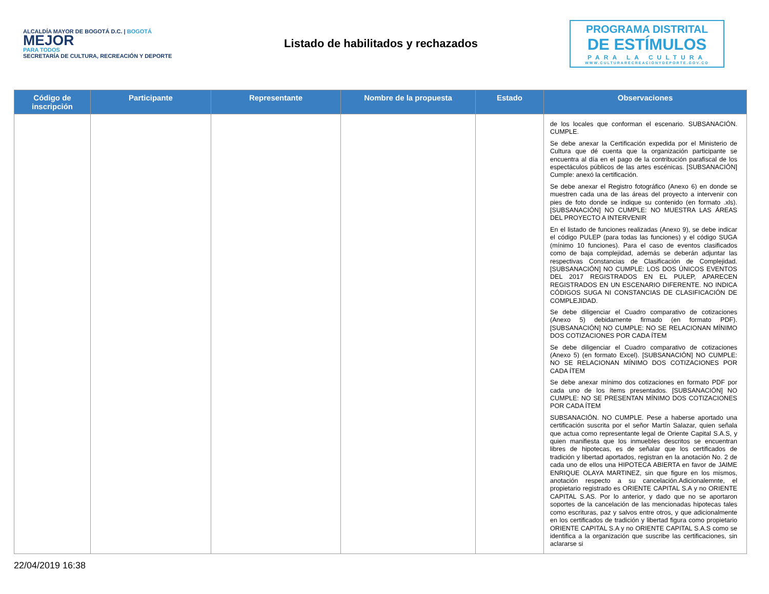ALCALDÍA MAYOR DE BOGOTÁ D.C. | BOGOTÁ
MEJOR
PARA TODOS
SECRETARÍA DE CULTURA, RECREACIÓN Y DEPORTE
Listado de habilitados y rechazados
PROGRAMA DISTRITAL
DE ESTÍMULOS
PARA LA CULTURA
WWW.CULTURARECREACIONYDEPORTE.GOV.CO
| Código de inscripción | Participante | Representante | Nombre de la propuesta | Estado | Observaciones |
| --- | --- | --- | --- | --- | --- |
| | | | | | de los locales que conforman el escenario. SUBSANACIÓN. CUMPLE. Se debe anexar la Certificación expedida por el Ministerio de Cultura que dé cuenta que la organización participante se encuentra al día en el pago de la contribución parafiscal de los espectáculos públicos de las artes escénicas. [SUBSANACIÓN] Cumple: anexó la certificación. Se debe anexar el Registro fotográfico (Anexo 6) en donde se muestren cada una de las áreas del proyecto a intervenir con pies de foto donde se indique su contenido (en formato .xls). [SUBSANACIÓN] NO CUMPLE: NO MUESTRA LAS ÁREAS DEL PROYECTO A INTERVENIR En el listado de funciones realizadas (Anexo 9), se debe indicar el código PULEP (para todas las funciones) y el código SUGA (mínimo 10 funciones). Para el caso de eventos clasificados como de baja complejidad, además se deberán adjuntar las respectivas Constancias de Clasificación de Complejidad. [SUBSANACIÓN] NO CUMPLE: LOS DOS ÚNICOS EVENTOS DEL 2017 REGISTRADOS EN EL PULEP, APARECEN REGISTRADOS EN UN ESCENARIO DIFERENTE. NO INDICA CÓDIGOS SUGA NI CONSTANCIAS DE CLASIFICACIÓN DE COMPLEJIDAD. Se debe diligenciar el Cuadro comparativo de cotizaciones (Anexo 5) debidamente firmado (en formato PDF). [SUBSANACIÓN] NO CUMPLE: NO SE RELACIONAN MÍNIMO DOS COTIZACIONES POR CADA ÍTEM Se debe diligenciar el Cuadro comparativo de cotizaciones (Anexo 5) (en formato Excel). [SUBSANACIÓN] NO CUMPLE: NO SE RELACIONAN MÍNIMO DOS COTIZACIONES POR CADA ÍTEM Se debe anexar mínimo dos cotizaciones en formato PDF por cada uno de los ítems presentados. [SUBSANACIÓN] NO CUMPLE: NO SE PRESENTAN MÍNIMO DOS COTIZACIONES POR CADA ÍTEM SUBSANACIÓN. NO CUMPLE. Pese a haberse aportado una certificación suscrita por el señor Martín Salazar, quien señala que actua como representante legal de Oriente Capital S.A.S, y quien manifiesta que los inmuebles descritos se encuentran libres de hipotecas, es de señalar que los certificados de tradición y libertad aportados, registran en la anotación No. 2 de cada uno de ellos una HIPOTECA ABIERTA en favor de JAIME ENRIQUE OLAYA MARTINEZ, sin que figure en los mismos, anotación respecto a su cancelación.Adicionalemnte, el propietario registrado es ORIENTE CAPITAL S.A y no ORIENTE CAPITAL S.AS. Por lo anterior, y dado que no se aportaron soportes de la cancelación de las mencionadas hipotecas tales como escrituras, paz y salvos entre otros, y que adicionalmente en los certificados de tradición y libertad figura como propietario ORIENTE CAPITAL S.A y no ORIENTE CAPITAL S.A.S como se identifica a la organización que suscribe las certificaciones, sin aclararse si |
22/04/2019 16:38